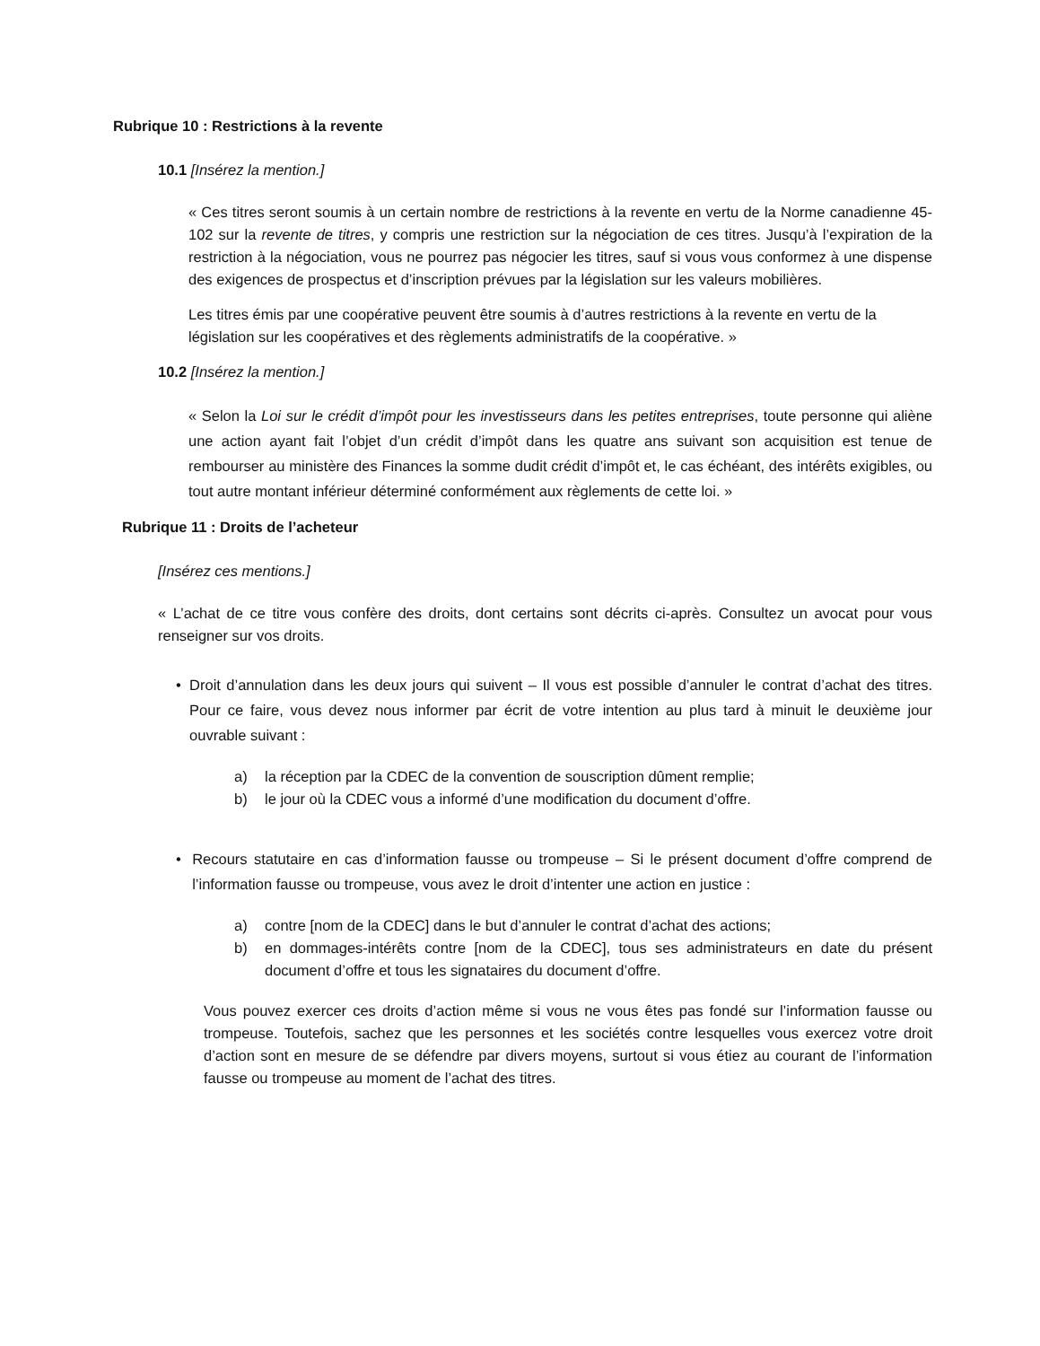Rubrique 10 : Restrictions à la revente
10.1 [Insérez la mention.]
« Ces titres seront soumis à un certain nombre de restrictions à la revente en vertu de la Norme canadienne 45-102 sur la revente de titres, y compris une restriction sur la négociation de ces titres. Jusqu’à l’expiration de la restriction à la négociation, vous ne pourrez pas négocier les titres, sauf si vous vous conformez à une dispense des exigences de prospectus et d’inscription prévues par la législation sur les valeurs mobilières.
Les titres émis par une coopérative peuvent être soumis à d’autres restrictions à la revente en vertu de la législation sur les coopératives et des règlements administratifs de la coopérative. »
10.2 [Insérez la mention.]
« Selon la Loi sur le crédit d’impôt pour les investisseurs dans les petites entreprises, toute personne qui aliène une action ayant fait l’objet d’un crédit d’impôt dans les quatre ans suivant son acquisition est tenue de rembourser au ministère des Finances la somme dudit crédit d’impôt et, le cas échéant, des intérêts exigibles, ou tout autre montant inférieur déterminé conformément aux règlements de cette loi. »
Rubrique 11 : Droits de l’acheteur
[Insérez ces mentions.]
« L’achat de ce titre vous confère des droits, dont certains sont décrits ci-après. Consultez un avocat pour vous renseigner sur vos droits.
• Droit d’annulation dans les deux jours qui suivent – Il vous est possible d’annuler le contrat d’achat des titres. Pour ce faire, vous devez nous informer par écrit de votre intention au plus tard à minuit le deuxième jour ouvrable suivant :
a) la réception par la CDEC de la convention de souscription dûment remplie;
b) le jour où la CDEC vous a informé d’une modification du document d’offre.
• Recours statutaire en cas d’information fausse ou trompeuse – Si le présent document d’offre comprend de l’information fausse ou trompeuse, vous avez le droit d’intenter une action en justice :
a) contre [nom de la CDEC] dans le but d’annuler le contrat d’achat des actions;
b) en dommages-intérêts contre [nom de la CDEC], tous ses administrateurs en date du présent document d’offre et tous les signataires du document d’offre.
Vous pouvez exercer ces droits d’action même si vous ne vous êtes pas fondé sur l’information fausse ou trompeuse. Toutefois, sachez que les personnes et les sociétés contre lesquelles vous exercez votre droit d’action sont en mesure de se défendre par divers moyens, surtout si vous étiez au courant de l’information fausse ou trompeuse au moment de l’achat des titres.